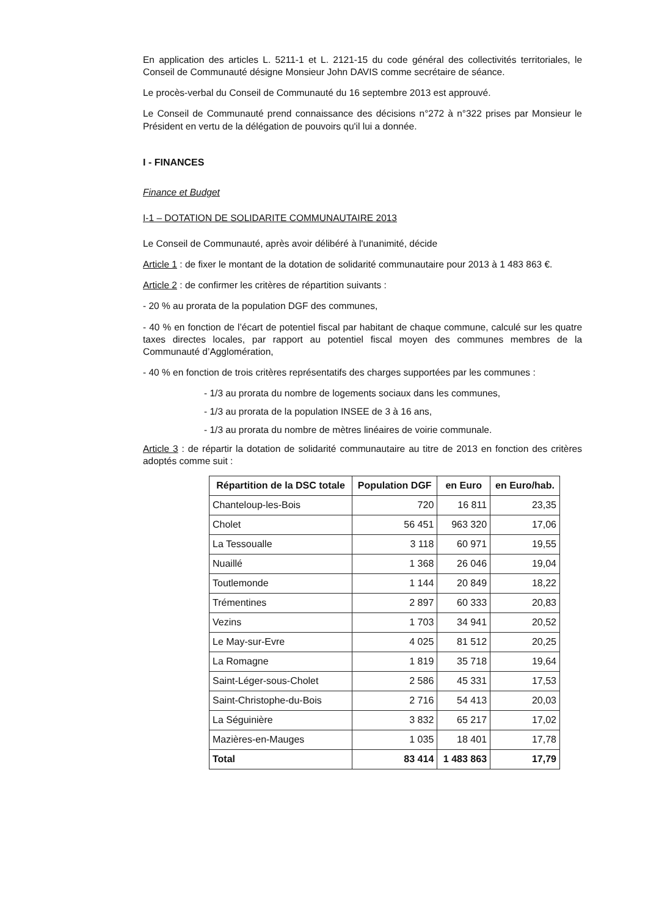En application des articles L. 5211-1 et L. 2121-15 du code général des collectivités territoriales, le Conseil de Communauté désigne Monsieur John DAVIS comme secrétaire de séance.
Le procès-verbal du Conseil de Communauté du 16 septembre 2013 est approuvé.
Le Conseil de Communauté prend connaissance des décisions n°272 à n°322 prises par Monsieur le Président en vertu de la délégation de pouvoirs qu'il lui a donnée.
I - FINANCES
Finance et Budget
I-1 – DOTATION DE SOLIDARITE COMMUNAUTAIRE 2013
Le Conseil de Communauté, après avoir délibéré à l'unanimité, décide
Article 1 : de fixer le montant de la dotation de solidarité communautaire pour 2013 à 1 483 863 €.
Article 2 : de confirmer les critères de répartition suivants :
- 20 % au prorata de la population DGF des communes,
- 40 % en fonction de l’écart de potentiel fiscal par habitant de chaque commune, calculé sur les quatre taxes directes locales, par rapport au potentiel fiscal moyen des communes membres de la Communauté d’Agglomération,
- 40 % en fonction de trois critères représentatifs des charges supportées par les communes :
- 1/3 au prorata du nombre de logements sociaux dans les communes,
- 1/3 au prorata de la population INSEE de 3 à 16 ans,
- 1/3 au prorata du nombre de mètres linéaires de voirie communale.
Article 3 : de répartir la dotation de solidarité communautaire au titre de 2013 en fonction des critères adoptés comme suit :
| Répartition de la DSC totale | Population DGF | en Euro | en Euro/hab. |
| --- | --- | --- | --- |
| Chanteloup-les-Bois | 720 | 16 811 | 23,35 |
| Cholet | 56 451 | 963 320 | 17,06 |
| La Tessoualle | 3 118 | 60 971 | 19,55 |
| Nuaillé | 1 368 | 26 046 | 19,04 |
| Toutlemonde | 1 144 | 20 849 | 18,22 |
| Trémentines | 2 897 | 60 333 | 20,83 |
| Vezins | 1 703 | 34 941 | 20,52 |
| Le May-sur-Evre | 4 025 | 81 512 | 20,25 |
| La Romagne | 1 819 | 35 718 | 19,64 |
| Saint-Léger-sous-Cholet | 2 586 | 45 331 | 17,53 |
| Saint-Christophe-du-Bois | 2 716 | 54 413 | 20,03 |
| La Séguinière | 3 832 | 65 217 | 17,02 |
| Mazières-en-Mauges | 1 035 | 18 401 | 17,78 |
| Total | 83 414 | 1 483 863 | 17,79 |